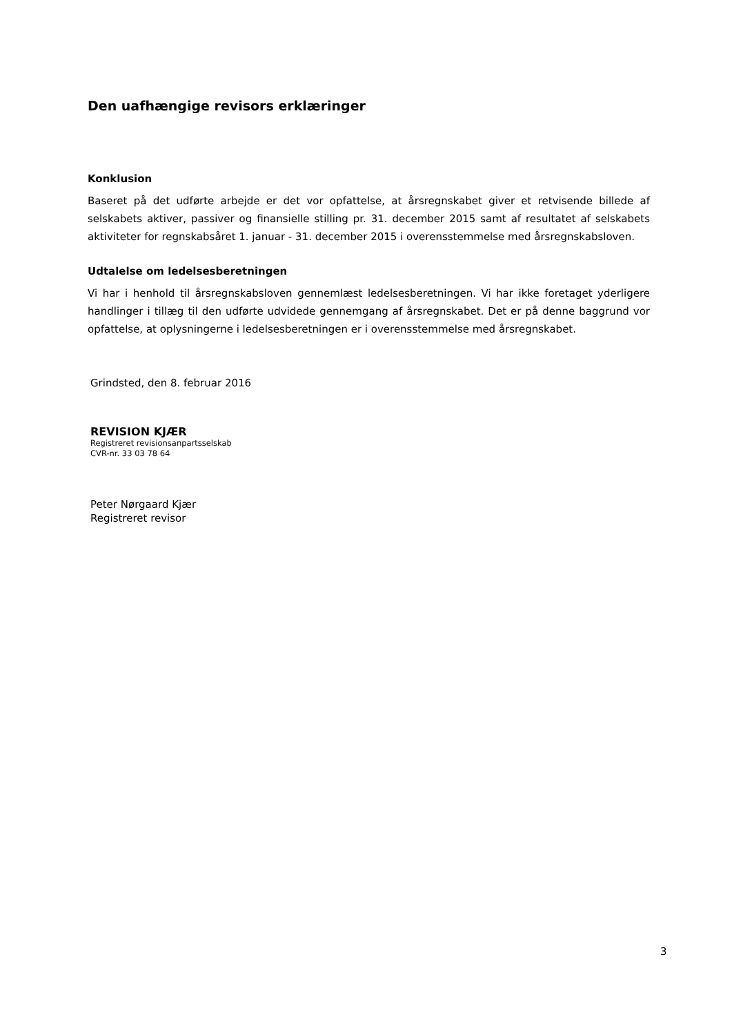Den uafhængige revisors erklæringer
Konklusion
Baseret på det udførte arbejde er det vor opfattelse, at årsregnskabet giver et retvisende billede af selskabets aktiver, passiver og finansielle stilling pr. 31. december 2015 samt af resultatet af selskabets aktiviteter for regnskabsåret 1. januar - 31. december 2015 i overensstemmelse med årsregnskabsloven.
Udtalelse om ledelsesberetningen
Vi har i henhold til årsregnskabsloven gennemlæst ledelsesberetningen. Vi har ikke foretaget yderligere handlinger i tillæg til den udførte udvidede gennemgang af årsregnskabet. Det er på denne baggrund vor opfattelse, at oplysningerne i ledelsesberetningen er i overensstemmelse med årsregnskabet.
Grindsted, den 8. februar 2016
REVISION KJÆR
Registreret revisionsanpartsselskab
CVR-nr. 33 03 78 64
Peter Nørgaard Kjær
Registreret revisor
3